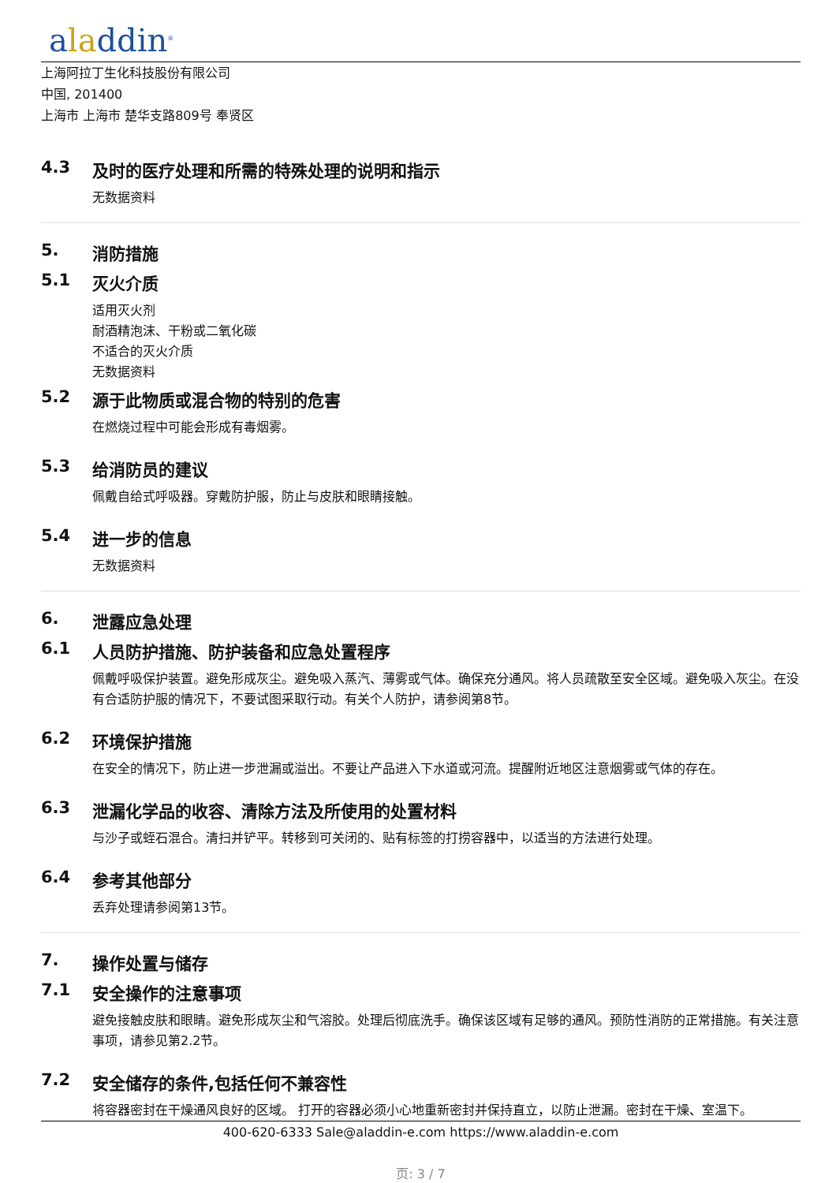aladdin<sup>®</sup>
上海阿拉丁生化科技股份有限公司
中国, 201400
上海市 上海市 楚华支路809号 奉贤区
4.3 及时的医疗处理和所需的特殊处理的说明和指示
无数据资料
5. 消防措施
5.1 灭火介质
适用灭火剂
耐酒精泡沫、干粉或二氧化碳
不适合的灭火介质
无数据资料
5.2 源于此物质或混合物的特别的危害
在燃烧过程中可能会形成有毒烟雾。
5.3 给消防员的建议
佩戴自给式呼吸器。穿戴防护服，防止与皮肤和眼睛接触。
5.4 进一步的信息
无数据资料
6. 泄露应急处理
6.1 人员防护措施、防护装备和应急处置程序
佩戴呼吸保护装置。避免形成灰尘。避免吸入蒸汽、薄雾或气体。确保充分通风。将人员疏散至安全区域。避免吸入灰尘。在没有合适防护服的情况下，不要试图采取行动。有关个人防护，请参阅第8节。
6.2 环境保护措施
在安全的情况下，防止进一步泄漏或溢出。不要让产品进入下水道或河流。提醒附近地区注意烟雾或气体的存在。
6.3 泄漏化学品的收容、清除方法及所使用的处置材料
与沙子或蛭石混合。清扫并铲平。转移到可关闭的、贴有标签的打捞容器中，以适当的方法进行处理。
6.4 参考其他部分
丢弃处理请参阅第13节。
7. 操作处置与储存
7.1 安全操作的注意事项
避免接触皮肤和眼睛。避免形成灰尘和气溶胶。处理后彻底洗手。确保该区域有足够的通风。预防性消防的正常措施。有关注意事项，请参见第2.2节。
7.2 安全储存的条件,包括任何不兼容性
将容器密封在干燥通风良好的区域。 打开的容器必须小心地重新密封并保持直立，以防止泄漏。密封在干燥、室温下。
400-620-6333 Sale@aladdin-e.com https://www.aladdin-e.com
页: 3 / 7